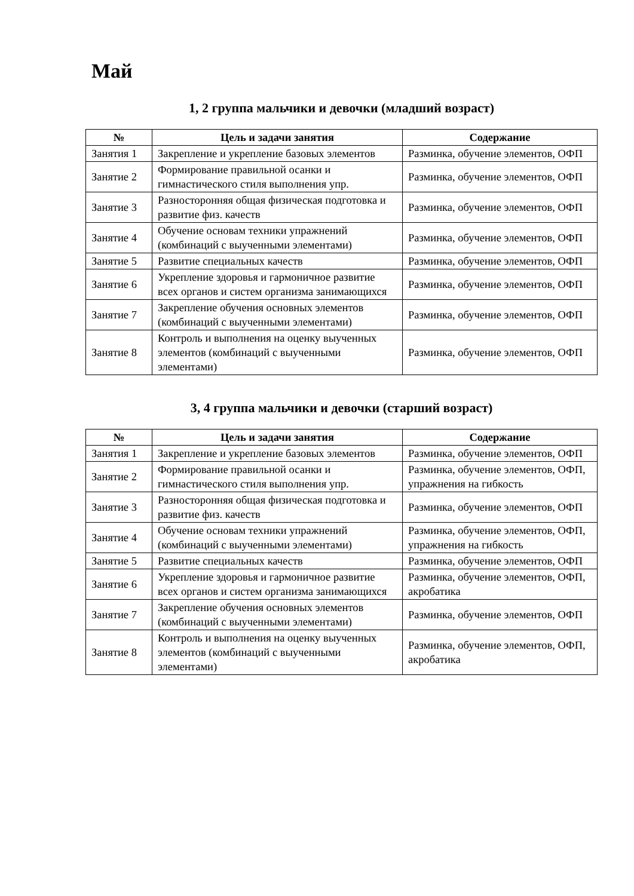Май
1, 2 группа мальчики и девочки (младший возраст)
| № | Цель и задачи занятия | Содержание |
| --- | --- | --- |
| Занятия 1 | Закрепление и укрепление базовых элементов | Разминка, обучение элементов, ОФП |
| Занятие 2 | Формирование правильной осанки и гимнастического стиля выполнения упр. | Разминка, обучение элементов, ОФП |
| Занятие 3 | Разносторонняя общая физическая подготовка и развитие физ. качеств | Разминка, обучение элементов, ОФП |
| Занятие 4 | Обучение основам техники упражнений (комбинаций с выученными элементами) | Разминка, обучение элементов, ОФП |
| Занятие 5 | Развитие специальных качеств | Разминка, обучение элементов, ОФП |
| Занятие 6 | Укрепление здоровья и гармоничное развитие всех органов и систем организма занимающихся | Разминка, обучение элементов, ОФП |
| Занятие 7 | Закрепление обучения основных элементов (комбинаций с выученными элементами) | Разминка, обучение элементов, ОФП |
| Занятие 8 | Контроль и выполнения на оценку выученных элементов (комбинаций с выученными элементами) | Разминка, обучение элементов, ОФП |
3, 4 группа мальчики и девочки (старший возраст)
| № | Цель и задачи занятия | Содержание |
| --- | --- | --- |
| Занятия 1 | Закрепление и укрепление базовых элементов | Разминка, обучение элементов, ОФП |
| Занятие 2 | Формирование правильной осанки и гимнастического стиля выполнения упр. | Разминка, обучение элементов, ОФП, упражнения на гибкость |
| Занятие 3 | Разносторонняя общая физическая подготовка и развитие физ. качеств | Разминка, обучение элементов, ОФП |
| Занятие 4 | Обучение основам техники упражнений (комбинаций с выученными элементами) | Разминка, обучение элементов, ОФП, упражнения на гибкость |
| Занятие 5 | Развитие специальных качеств | Разминка, обучение элементов, ОФП |
| Занятие 6 | Укрепление здоровья и гармоничное развитие всех органов и систем организма занимающихся | Разминка, обучение элементов, ОФП, акробатика |
| Занятие 7 | Закрепление обучения основных элементов (комбинаций с выученными элементами) | Разминка, обучение элементов, ОФП |
| Занятие 8 | Контроль и выполнения на оценку выученных элементов (комбинаций с выученными элементами) | Разминка, обучение элементов, ОФП, акробатика |